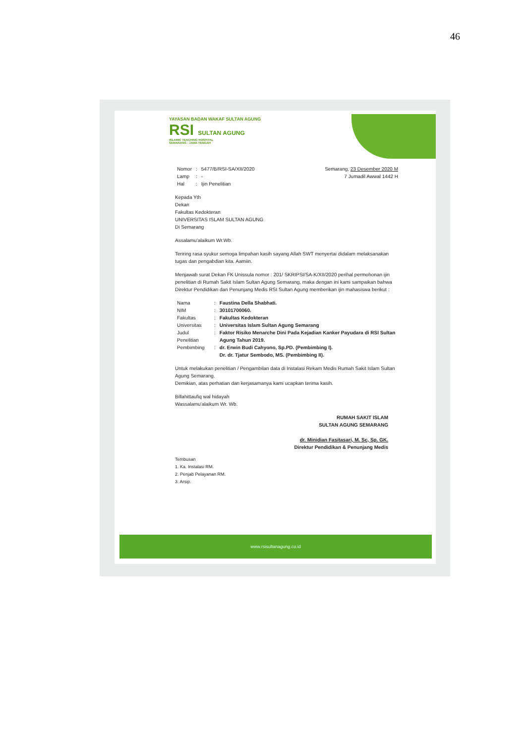46
YAYASAN BADAN WAKAF SULTAN AGUNG
RSI SULTAN AGUNG
ISLAMIC TEACHING HOSPITAL
SEMARANG - JAWA TENGAH
| Nomor | : | 5477/B/RSI-SA/XII/2020 |
| Lamp | : | - |
| Hal | : | Ijin Penelitian |
Semarang, 23 Desember 2020 M
7 Jumadil Awwal 1442 H
Kepada Yth
Dekan
Fakultas Kedokteran
UNIVERSITAS ISLAM SULTAN AGUNG
Di Semarang
Assalamu'alaikum Wr.Wb.
Teriring rasa syukur semoga limpahan kasih sayang Allah SWT menyertai didalam melaksanakan tugas dan pengabdian kita. Aamiin.
Menjawab surat Dekan FK Unissula nomor : 201/ SKRIPSI/SA-K/XII/2020 perihal permohonan ijin penelitian di Rumah Sakit Islam Sultan Agung Semarang, maka dengan ini kami sampaikan bahwa Direktur Pendidikan dan Penunjang Medis RSI Sultan Agung memberikan ijin mahasiswa berikut :
| Nama | : | Faustina Della Shabhati. |
| NIM | : | 30101700060. |
| Fakultas | : | Fakultas Kedokteran |
| Universitas | : | Universitas Islam Sultan Agung Semarang |
| Judul Penelitian | : | Faktor Risiko Menarche Dini Pada Kejadian Kanker Payudara di RSI Sultan Agung Tahun 2019. |
| Pembimbing | : | dr. Erwin Budi Cahyono, Sp.PD. (Pembimbing I). Dr. dr. Tjatur Sembodo, MS. (Pembimbing II). |
Untuk melakukan penelitian / Pengambilan data di Instalasi Rekam Medis Rumah Sakit Islam Sultan Agung Semarang.
Demikian, atas perhatian dan kerjasamanya kami ucapkan terima kasih.
Billahittaufiq wal hidayah
Wassalamu'alaikum Wr. Wb.
RUMAH SAKIT ISLAM
SULTAN AGUNG SEMARANG
dr. Minidian Fasitasari, M. Sc, Sp. GK.
Direktur Pendidikan & Penunjang Medis
Tembusan
1. Ka. Instalasi RM.
2. Penjab Pelayanan RM.
3. Arsip.
www.rsisultanagung.co.id